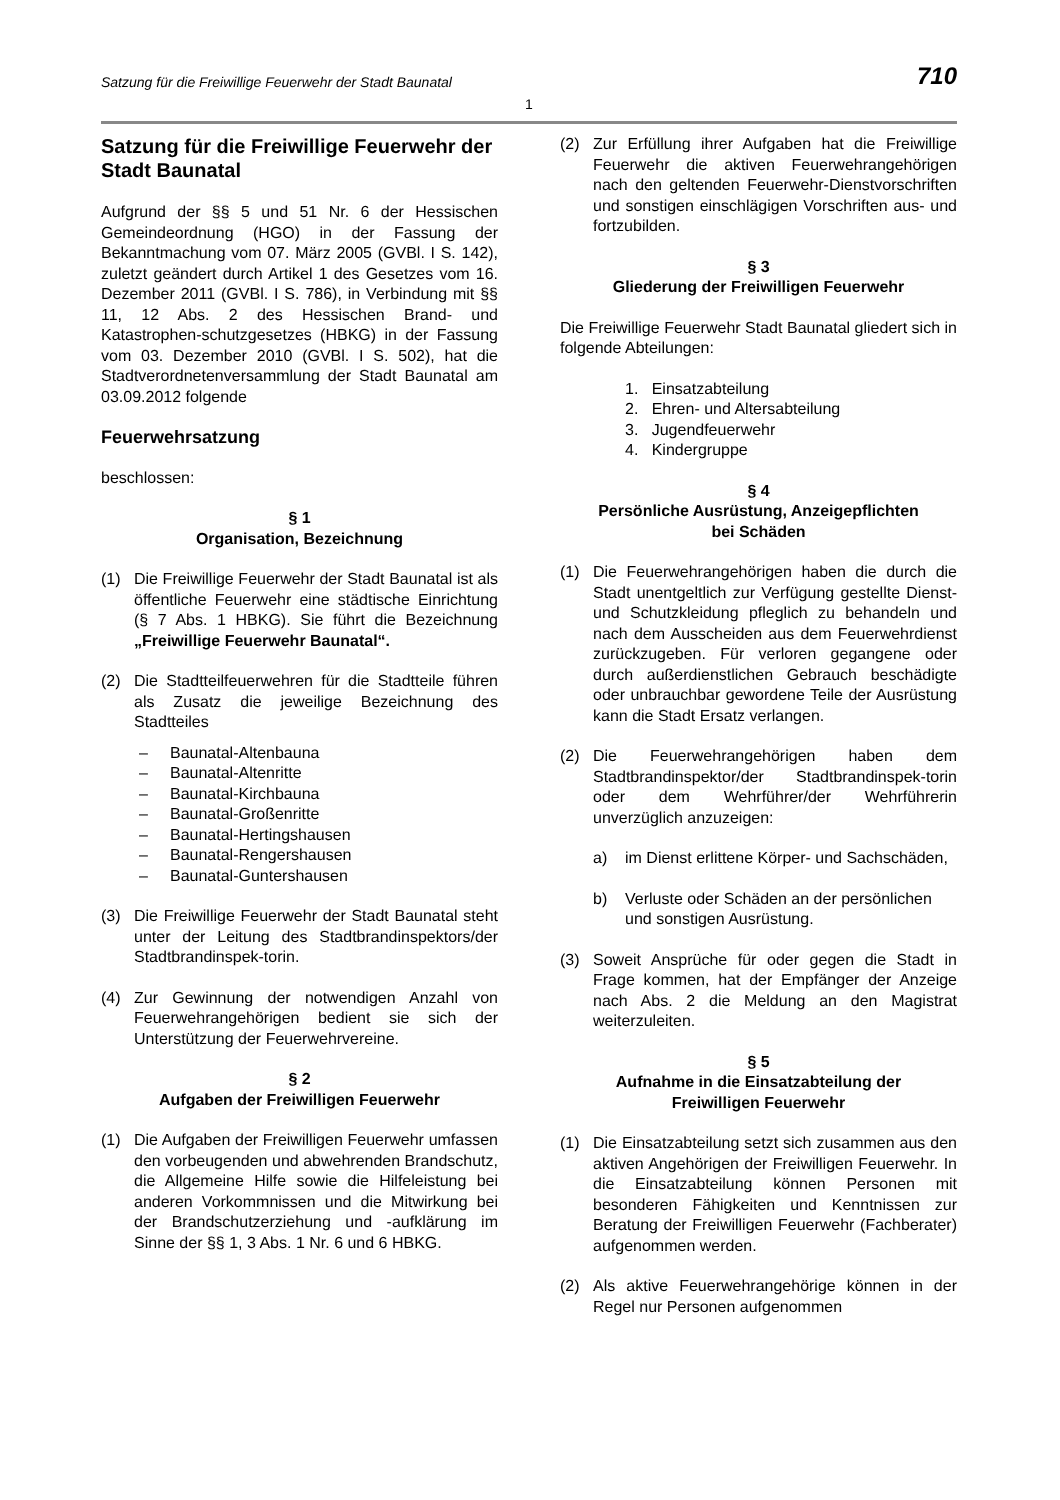Satzung für die Freiwillige Feuerwehr der Stadt Baunatal 710
1
Satzung für die Freiwillige Feuerwehr der Stadt Baunatal
Aufgrund der §§ 5 und 51 Nr. 6 der Hessischen Gemeindeordnung (HGO) in der Fassung der Bekanntmachung vom 07. März 2005 (GVBl. I S. 142), zuletzt geändert durch Artikel 1 des Gesetzes vom 16. Dezember 2011 (GVBl. I S. 786), in Verbindung mit §§ 11, 12 Abs. 2 des Hessischen Brand- und Katastrophen-schutzgesetzes (HBKG) in der Fassung vom 03. Dezember 2010 (GVBl. I S. 502), hat die Stadtverordnetenversammlung der Stadt Baunatal am 03.09.2012 folgende
Feuerwehrsatzung
beschlossen:
§ 1
Organisation, Bezeichnung
(1) Die Freiwillige Feuerwehr der Stadt Baunatal ist als öffentliche Feuerwehr eine städtische Einrichtung (§ 7 Abs. 1 HBKG). Sie führt die Bezeichnung „Freiwillige Feuerwehr Baunatal“.
(2) Die Stadtteilfeuerwehren für die Stadtteile führen als Zusatz die jeweilige Bezeichnung des Stadtteiles
– Baunatal-Altenbauna
– Baunatal-Altenritte
– Baunatal-Kirchbauna
– Baunatal-Großenritte
– Baunatal-Hertingshausen
– Baunatal-Rengershausen
– Baunatal-Guntershausen
(3) Die Freiwillige Feuerwehr der Stadt Baunatal steht unter der Leitung des Stadtbrandinspektors/der Stadtbrandinspek-torin.
(4) Zur Gewinnung der notwendigen Anzahl von Feuerwehrangehörigen bedient sie sich der Unterstützung der Feuerwehrvereine.
§ 2
Aufgaben der Freiwilligen Feuerwehr
(1) Die Aufgaben der Freiwilligen Feuerwehr umfassen den vorbeugenden und abwehrenden Brandschutz, die Allgemeine Hilfe sowie die Hilfeleistung bei anderen Vorkommnissen und die Mitwirkung bei der Brandschutzerziehung und -aufklärung im Sinne der §§ 1, 3 Abs. 1 Nr. 6 und 6 HBKG.
(2) Zur Erfüllung ihrer Aufgaben hat die Freiwillige Feuerwehr die aktiven Feuerwehrangehörigen nach den geltenden Feuerwehr-Dienstvorschriften und sonstigen einschlägigen Vorschriften aus- und fortzubilden.
§ 3
Gliederung der Freiwilligen Feuerwehr
Die Freiwillige Feuerwehr Stadt Baunatal gliedert sich in folgende Abteilungen:
1. Einsatzabteilung
2. Ehren- und Altersabteilung
3. Jugendfeuerwehr
4. Kindergruppe
§ 4
Persönliche Ausrüstung, Anzeigepflichten
bei Schäden
(1) Die Feuerwehrangehörigen haben die durch die Stadt unentgeltlich zur Verfügung gestellte Dienst- und Schutzkleidung pfleglich zu behandeln und nach dem Ausscheiden aus dem Feuerwehrdienst zurückzugeben. Für verloren gegangene oder durch außerdienstlichen Gebrauch beschädigte oder unbrauchbar gewordene Teile der Ausrüstung kann die Stadt Ersatz verlangen.
(2) Die Feuerwehrangehörigen haben dem Stadtbrandinspektor/der Stadtbrandinspek-torin oder dem Wehrführer/der Wehrführerin unverzüglich anzuzeigen:
a) im Dienst erlittene Körper- und Sachschäden,
b) Verluste oder Schäden an der persönlichen und sonstigen Ausrüstung.
(3) Soweit Ansprüche für oder gegen die Stadt in Frage kommen, hat der Empfänger der Anzeige nach Abs. 2 die Meldung an den Magistrat weiterzuleiten.
§ 5
Aufnahme in die Einsatzabteilung der
Freiwilligen Feuerwehr
(1) Die Einsatzabteilung setzt sich zusammen aus den aktiven Angehörigen der Freiwilligen Feuerwehr. In die Einsatzabteilung können Personen mit besonderen Fähigkeiten und Kenntnissen zur Beratung der Freiwilligen Feuerwehr (Fachberater) aufgenommen werden.
(2) Als aktive Feuerwehrangehörige können in der Regel nur Personen aufgenommen